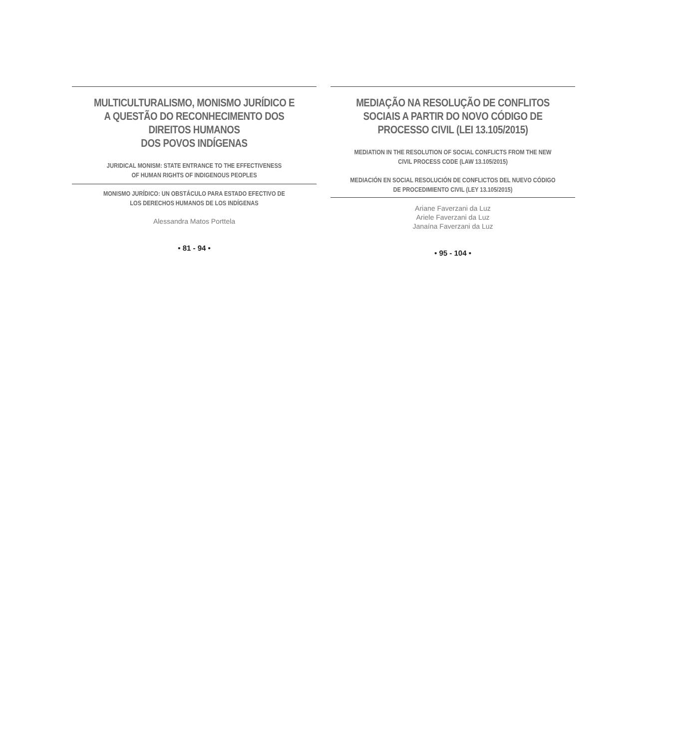MULTICULTURALISMO, MONISMO JURÍDICO E A QUESTÃO DO RECONHECIMENTO DOS DIREITOS HUMANOS
DOS POVOS INDÍGENAS
JURIDICAL MONISM: STATE ENTRANCE TO THE EFFECTIVENESS
OF HUMAN RIGHTS OF INDIGENOUS PEOPLES
MONISMO JURÍDICO: UN OBSTÁCULO PARA ESTADO EFECTIVO DE
LOS DERECHOS HUMANOS DE LOS INDÍGENAS
Alessandra Matos Porttela
• 81 - 94 •
MEDIAÇÃO NA RESOLUÇÃO DE CONFLITOS SOCIAIS A PARTIR DO NOVO CÓDIGO DE PROCESSO CIVIL (LEI 13.105/2015)
MEDIATION IN THE RESOLUTION OF SOCIAL CONFLICTS FROM THE NEW CIVIL PROCESS CODE (LAW 13.105/2015)
MEDIACIÓN EN SOCIAL RESOLUCIÓN DE CONFLICTOS DEL NUEVO CÓDIGO DE PROCEDIMIENTO CIVIL (LEY 13.105/2015)
Ariane Faverzani da Luz
Ariele Faverzani da Luz
Janaína Faverzani da Luz
• 95 - 104 •